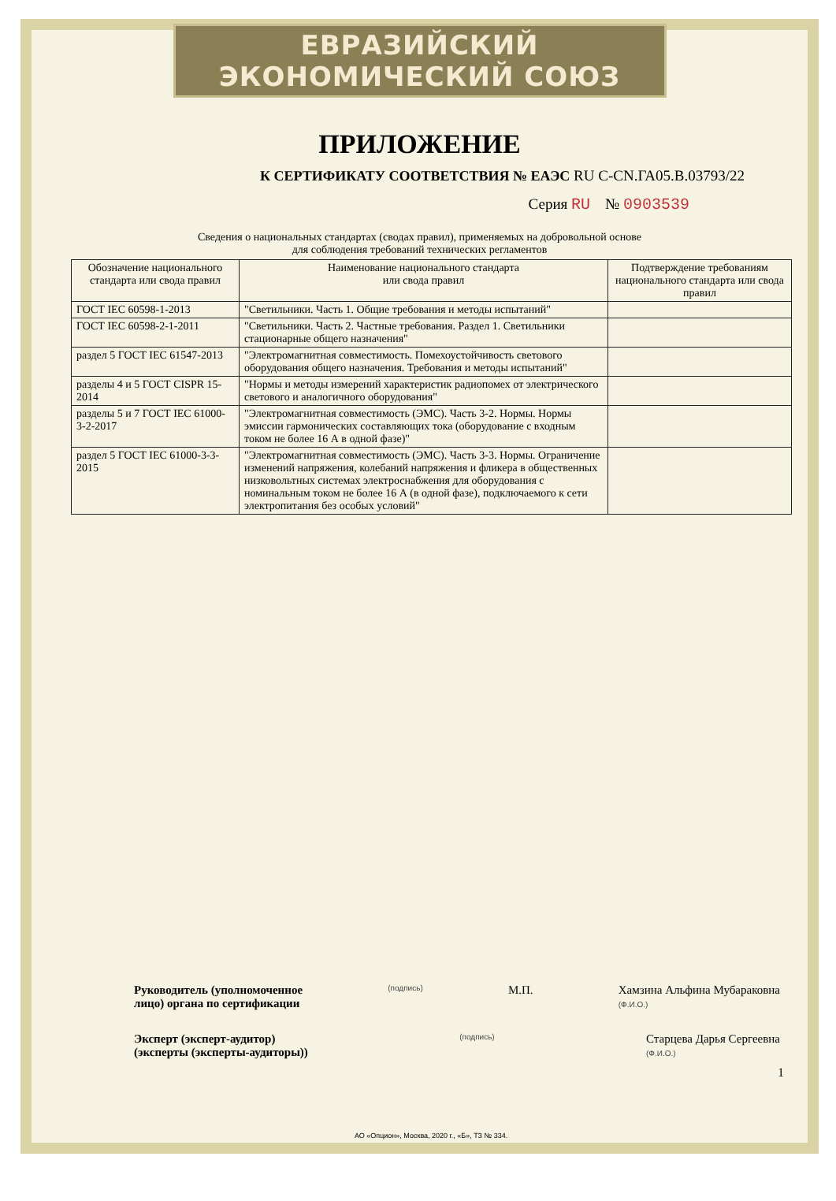ЕВРАЗИЙСКИЙ ЭКОНОМИЧЕСКИЙ СОЮЗ
ПРИЛОЖЕНИЕ
К СЕРТИФИКАТУ СООТВЕТСТВИЯ № ЕАЭС RU C-CN.ГА05.В.03793/22
Серия RU № 0903539
Сведения о национальных стандартах (сводах правил), применяемых на добровольной основе
для соблюдения требований технических регламентов
| Обозначение национального стандарта или свода правил | Наименование национального стандарта или свода правил | Подтверждение требованиям национального стандарта или свода правил |
| --- | --- | --- |
| ГОСТ IEC 60598-1-2013 | "Светильники. Часть 1. Общие требования и методы испытаний" | |
| ГОСТ IEC 60598-2-1-2011 | "Светильники. Часть 2. Частные требования. Раздел 1. Светильники стационарные общего назначения" | |
| раздел 5 ГОСТ IEC 61547-2013 | "Электромагнитная совместимость. Помехоустойчивость светового оборудования общего назначения. Требования и методы испытаний" | |
| разделы 4 и 5 ГОСТ CISPR 15-2014 | "Нормы и методы измерений характеристик радиопомех от электрического светового и аналогичного оборудования" | |
| разделы 5 и 7 ГОСТ IEC 61000-3-2-2017 | "Электромагнитная совместимость (ЭМС). Часть 3-2. Нормы. Нормы эмиссии гармонических составляющих тока (оборудование с входным током не более 16 А в одной фазе)" | |
| раздел 5 ГОСТ IEC 61000-3-3-2015 | "Электромагнитная совместимость (ЭМС). Часть 3-3. Нормы. Ограничение изменений напряжения, колебаний напряжения и фликера в общественных низковольтных системах электроснабжения для оборудования с номинальным током не более 16 А (в одной фазе), подключаемого к сети электропитания без особых условий" | |
Руководитель (уполномоченное
лицо) органа по сертификации (подпись) М.П. Хамзина Альфина Мубараковна
(Ф.И.О.)
Эксперт (эксперт-аудитор)
(эксперты (эксперты-аудиторы)) (подпись) Старцева Дарья Сергеевна
(Ф.И.О.)
1
АО «Опцион», Москва, 2020 г., «Б», ТЗ № 334.